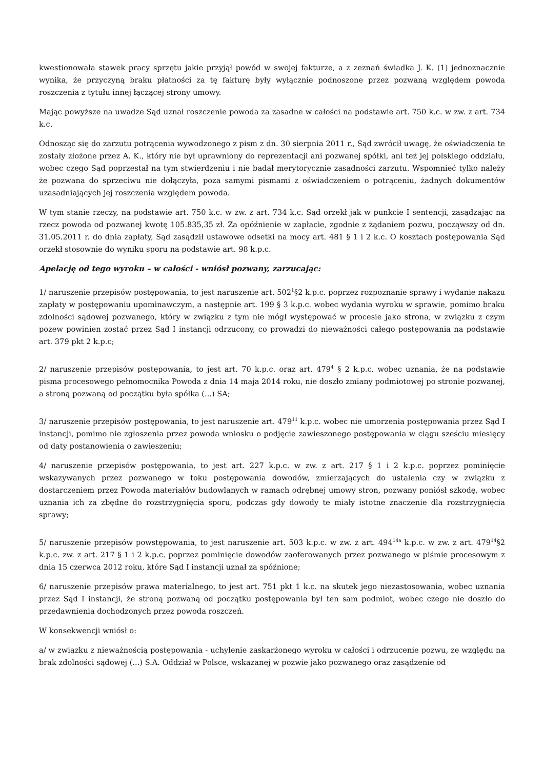kwestionowała stawek pracy sprzętu jakie przyjął powód w swojej fakturze, a z zeznań świadka J. K. (1) jednoznacznie wynika, że przyczyną braku płatności za tę fakturę były wyłącznie podnoszone przez pozwaną względem powoda roszczenia z tytułu innej łączącej strony umowy.
Mając powyższe na uwadze Sąd uznał roszczenie powoda za zasadne w całości na podstawie art. 750 k.c. w zw. z art. 734 k.c.
Odnosząc się do zarzutu potrącenia wywodzonego z pism z dn. 30 sierpnia 2011 r., Sąd zwrócił uwagę, że oświadczenia te zostały złożone przez A. K., który nie był uprawniony do reprezentacji ani pozwanej spółki, ani też jej polskiego oddziału, wobec czego Sąd poprzestał na tym stwierdzeniu i nie badał merytorycznie zasadności zarzutu. Wspomnieć tylko należy że pozwana do sprzeciwu nie dołączyła, poza samymi pismami z oświadczeniem o potrąceniu, żadnych dokumentów uzasadniających jej roszczenia względem powoda.
W tym stanie rzeczy, na podstawie art. 750 k.c. w zw. z art. 734 k.c. Sąd orzekł jak w punkcie I sentencji, zasądzając na rzecz powoda od pozwanej kwotę 105.835,35 zł. Za opóźnienie w zapłacie, zgodnie z żądaniem pozwu, począwszy od dn. 31.05.2011 r. do dnia zapłaty, Sąd zasądził ustawowe odsetki na mocy art. 481 § 1 i 2 k.c. O kosztach postępowania Sąd orzekł stosownie do wyniku sporu na podstawie art. 98 k.p.c.
Apelację od tego wyroku – w całości - wniósł pozwany, zarzucając:
1/ naruszenie przepisów postępowania, to jest naruszenie art. 502<sup>1</sup>§2 k.p.c. poprzez rozpoznanie sprawy i wydanie nakazu zapłaty w postępowaniu upominawczym, a następnie art. 199 § 3 k.p.c. wobec wydania wyroku w sprawie, pomimo braku zdolności sądowej pozwanego, który w związku z tym nie mógł występować w procesie jako strona, w związku z czym pozew powinien zostać przez Sąd I instancji odrzucony, co prowadzi do nieważności całego postępowania na podstawie art. 379 pkt 2 k.p.c;
2/ naruszenie przepisów postępowania, to jest art. 70 k.p.c. oraz art. 479<sup>4</sup> § 2 k.p.c. wobec uznania, że na podstawie pisma procesowego pełnomocnika Powoda z dnia 14 maja 2014 roku, nie doszło zmiany podmiotowej po stronie pozwanej, a stroną pozwaną od początku była spółka (...) SA;
3/ naruszenie przepisów postępowania, to jest naruszenie art. 479<sup>11</sup> k.p.c. wobec nie umorzenia postępowania przez Sąd I instancji, pomimo nie zgłoszenia przez powoda wniosku o podjęcie zawieszonego postępowania w ciągu sześciu miesięcy od daty postanowienia o zawieszeniu;
4/ naruszenie przepisów postępowania, to jest art. 227 k.p.c. w zw. z art. 217 § 1 i 2 k.p.c. poprzez pominięcie wskazywanych przez pozwanego w toku postępowania dowodów, zmierzających do ustalenia czy w związku z dostarczeniem przez Powoda materiałów budowlanych w ramach odrębnej umowy stron, pozwany poniósł szkodę, wobec uznania ich za zbędne do rozstrzygnięcia sporu, podczas gdy dowody te miały istotne znaczenie dla rozstrzygnięcia sprawy;
5/ naruszenie przepisów powstępowania, to jest naruszenie art. 503 k.p.c. w zw. z art. 494<sup>14a</sup> k.p.c. w zw. z art. 479<sup>14</sup>§2 k.p.c. zw. z art. 217 § 1 i 2 k.p.c. poprzez pominięcie dowodów zaoferowanych przez pozwanego w piśmie procesowym z dnia 15 czerwca 2012 roku, które Sąd I instancji uznał za spóźnione;
6/ naruszenie przepisów prawa materialnego, to jest art. 751 pkt 1 k.c. na skutek jego niezastosowania, wobec uznania przez Sąd I instancji, że stroną pozwaną od początku postępowania był ten sam podmiot, wobec czego nie doszło do przedawnienia dochodzonych przez powoda roszczeń.
W konsekwencji wniósł o:
a/ w związku z nieważnością postępowania - uchylenie zaskarżonego wyroku w całości i odrzucenie pozwu, ze względu na brak zdolności sądowej (...) S.A. Oddział w Polsce, wskazanej w pozwie jako pozwanego oraz zasądzenie od